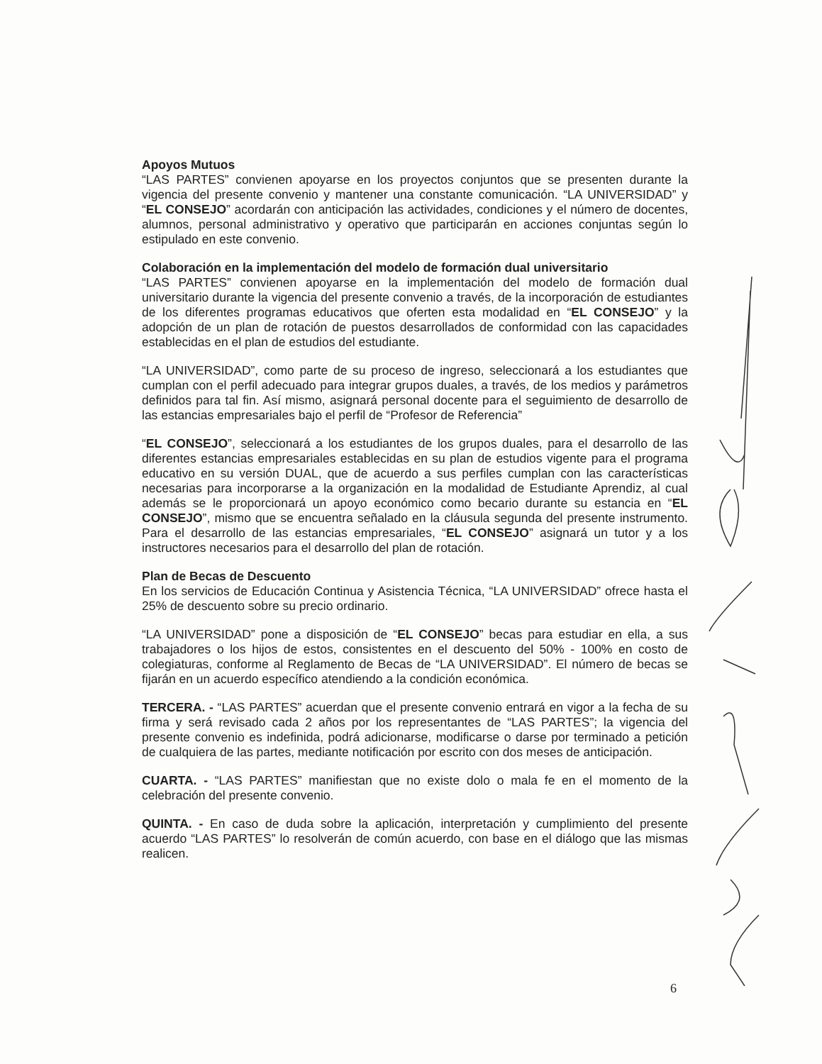Apoyos Mutuos
“LAS PARTES” convienen apoyarse en los proyectos conjuntos que se presenten durante la vigencia del presente convenio y mantener una constante comunicación. “LA UNIVERSIDAD” y “EL CONSEJO” acordarán con anticipación las actividades, condiciones y el número de docentes, alumnos, personal administrativo y operativo que participarán en acciones conjuntas según lo estipulado en este convenio.
Colaboración en la implementación del modelo de formación dual universitario
“LAS PARTES” convienen apoyarse en la implementación del modelo de formación dual universitario durante la vigencia del presente convenio a través, de la incorporación de estudiantes de los diferentes programas educativos que oferten esta modalidad en “EL CONSEJO” y la adopción de un plan de rotación de puestos desarrollados de conformidad con las capacidades establecidas en el plan de estudios del estudiante.
“LA UNIVERSIDAD”, como parte de su proceso de ingreso, seleccionará a los estudiantes que cumplan con el perfil adecuado para integrar grupos duales, a través, de los medios y parámetros definidos para tal fin. Así mismo, asignará personal docente para el seguimiento de desarrollo de las estancias empresariales bajo el perfil de “Profesor de Referencia”
“EL CONSEJO”, seleccionará a los estudiantes de los grupos duales, para el desarrollo de las diferentes estancias empresariales establecidas en su plan de estudios vigente para el programa educativo en su versión DUAL, que de acuerdo a sus perfiles cumplan con las características necesarias para incorporarse a la organización en la modalidad de Estudiante Aprendiz, al cual además se le proporcionará un apoyo económico como becario durante su estancia en “EL CONSEJO”, mismo que se encuentra señalado en la cláusula segunda del presente instrumento. Para el desarrollo de las estancias empresariales, “EL CONSEJO” asignará un tutor y a los instructores necesarios para el desarrollo del plan de rotación.
Plan de Becas de Descuento
En los servicios de Educación Continua y Asistencia Técnica, “LA UNIVERSIDAD” ofrece hasta el 25% de descuento sobre su precio ordinario.
“LA UNIVERSIDAD” pone a disposición de “EL CONSEJO” becas para estudiar en ella, a sus trabajadores o los hijos de estos, consistentes en el descuento del 50% - 100% en costo de colegiaturas, conforme al Reglamento de Becas de “LA UNIVERSIDAD”. El número de becas se fijarán en un acuerdo específico atendiendo a la condición económica.
TERCERA. - “LAS PARTES” acuerdan que el presente convenio entrará en vigor a la fecha de su firma y será revisado cada 2 años por los representantes de “LAS PARTES”; la vigencia del presente convenio es indefinida, podrá adicionarse, modificarse o darse por terminado a petición de cualquiera de las partes, mediante notificación por escrito con dos meses de anticipación.
CUARTA. - “LAS PARTES” manifiestan que no existe dolo o mala fe en el momento de la celebración del presente convenio.
QUINTA. - En caso de duda sobre la aplicación, interpretación y cumplimiento del presente acuerdo “LAS PARTES” lo resolverán de común acuerdo, con base en el diálogo que las mismas realicen.
6